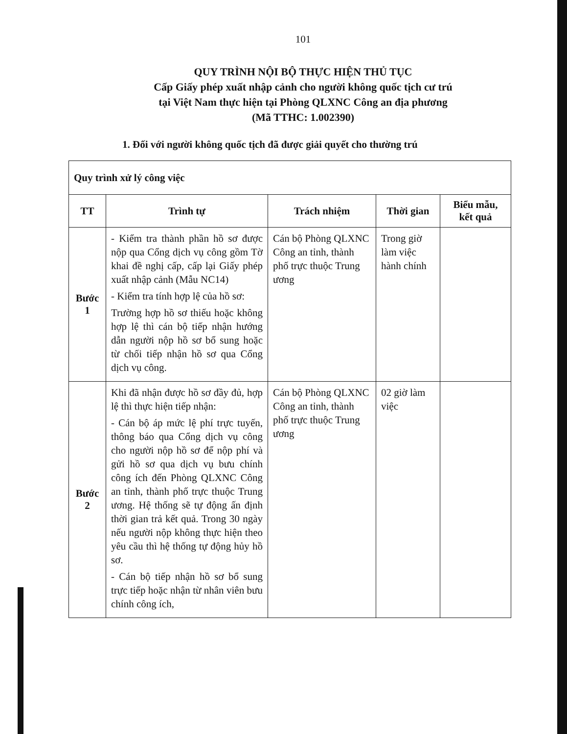101
QUY TRÌNH NỘI BỘ THỰC HIỆN THỦ TỤC
Cấp Giấy phép xuất nhập cảnh cho người không quốc tịch cư trú
tại Việt Nam thực hiện tại Phòng QLXNC Công an địa phương
(Mã TTHC: 1.002390)
1. Đối với người không quốc tịch đã được giải quyết cho thường trú
| Quy trình xử lý công việc | | | | |
| TT | Trình tự | Trách nhiệm | Thời gian | Biểu mẫu, kết quả |
| Bước 1 | - Kiểm tra thành phần hồ sơ được nộp qua Cổng dịch vụ công gồm Tờ khai đề nghị cấp, cấp lại Giấy phép xuất nhập cảnh (Mẫu NC14) - Kiểm tra tính hợp lệ của hồ sơ: Trường hợp hồ sơ thiếu hoặc không hợp lệ thì cán bộ tiếp nhận hướng dẫn người nộp hồ sơ bổ sung hoặc từ chối tiếp nhận hồ sơ qua Cổng dịch vụ công. | Cán bộ Phòng QLXNC Công an tỉnh, thành phố trực thuộc Trung ương | Trong giờ làm việc hành chính | |
| Bước 2 | Khi đã nhận được hồ sơ đầy đủ, hợp lệ thì thực hiện tiếp nhận: - Cán bộ áp mức lệ phí trực tuyến, thông báo qua Cổng dịch vụ công cho người nộp hồ sơ để nộp phí và gửi hồ sơ qua dịch vụ bưu chính công ích đến Phòng QLXNC Công an tỉnh, thành phố trực thuộc Trung ương. Hệ thống sẽ tự động ấn định thời gian trả kết quả. Trong 30 ngày nếu người nộp không thực hiện theo yêu cầu thì hệ thống tự động hủy hồ sơ. - Cán bộ tiếp nhận hồ sơ bổ sung trực tiếp hoặc nhận từ nhân viên bưu chính công ích, | Cán bộ Phòng QLXNC Công an tỉnh, thành phố trực thuộc Trung ương | 02 giờ làm việc | |